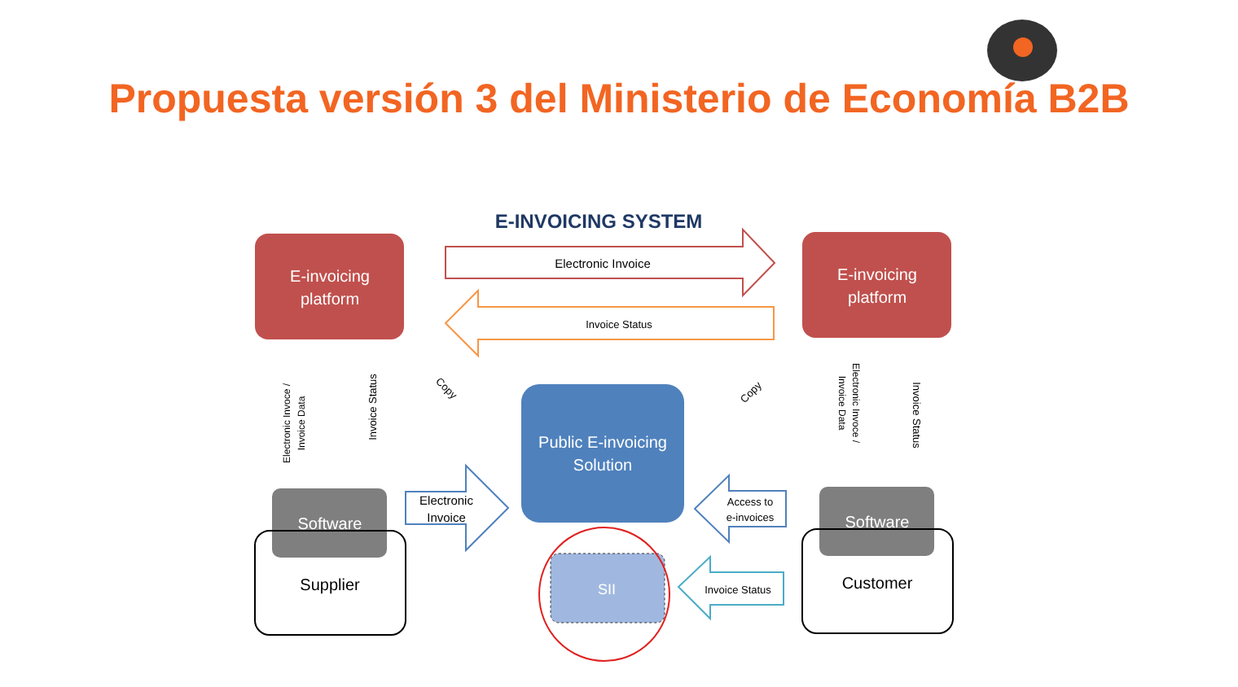Propuesta versión 3 del Ministerio de Economía B2B
E-INVOICING SYSTEM
E-invoicing
platform
E-invoicing
platform
Electronic Invoice
Invoice Status
Public E-invoicing
Solution
SII
Software
Supplier
Software
Customer
Electronic
Invoice
Access to
e-invoices
Invoice Status
Electronic Invoce /
Invoice Data
Invoice Status
Copy
Copy
Electronic Invoce /
Invoice Data
Invoice Status